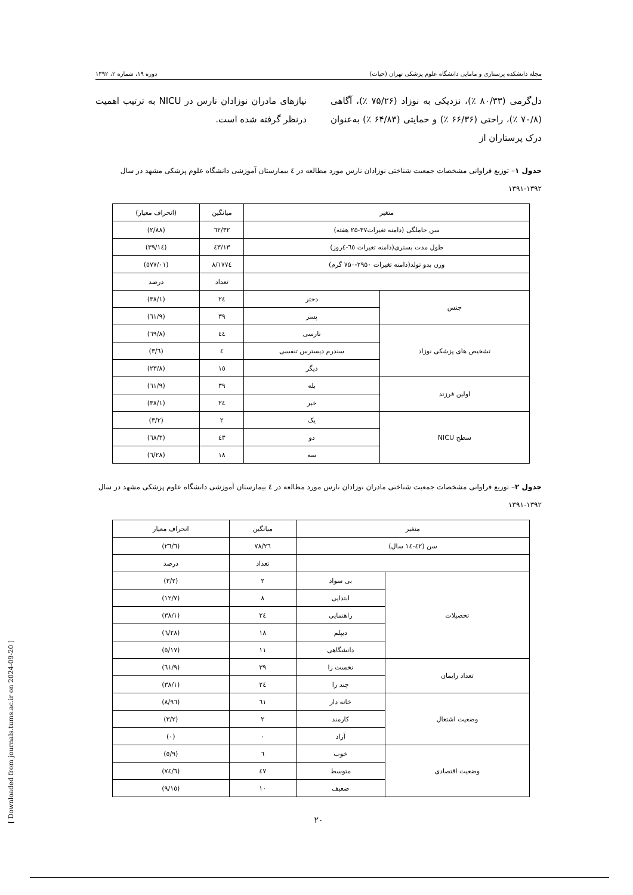مجله دانشکده پرستاری و مامایی دانشگاه علوم پزشکی تهران (حیات) دوره ۱۹، شماره ۲، ۱۳۹۲
دل‌گرمی (۸۰/۳۳ ٪)، نزدیکی به نوزاد (۷۵/۲۶ ٪)، آگاهی (۷۰/۸ ٪)، راحتی (۶۶/۳۶ ٪) و حمایتی (۶۴/۸۳ ٪) به‌عنوان درک پرستاران از
نیازهای مادران نوزادان نارس در NICU به ترتیب اهمیت درنظر گرفته شده است.
جدول ۱– توزیع فراوانی مشخصات جمعیت شناختی نوزادان نارس مورد مطالعه در ٤ بیمارستان آموزشی دانشگاه علوم پزشکی مشهد در سال ۱۳۹۲-۱۳۹۱
| متغیر | | میانگین | (انحراف معیار) |
| --- | --- | --- | --- |
| سن حاملگی (دامنه تغیرات۳۷-۲۵ هفته) | | ۳۲/٦۲ | (۲/۸۸) |
| طول مدت بستری(دامنه تغیرات ٦٥-٤روز) | | ۱۳/٤۳ | (١٤/۳۹) |
| وزن بدو تولد(دامنه تغیرات ۲۹۵۰-۷۵۰ گرم) | | ۱۷۷٤/۸ | (٥۷۷/۰۱) |
| | | تعداد | درصد |
| جنس | دختر | ٢٤ | (۳۸/۱) |
| | پسر | ۳۹ | (٦۱/۹) |
| تشخیص های پزشکی نوزاد | نارسی | ٤٤ | (٦۹/۸) |
| | سندرم دیسترس تنفسی | ٤ | (٦/۳) |
| | دیگر | ۱٥ | (۲۳/۸) |
| اولین فرزند | بله | ۳۹ | (٦۱/۹) |
| | خیر | ٢٤ | (۳۸/۱) |
| سطح NICU | یک | ۲ | (۳/۲) |
| | دو | ٤۳ | (٦۸/۳) |
| | سه | ۱۸ | (۲۸/٦) |
جدول ۲– توزیع فراوانی مشخصات جمعیت شناختی مادران نوزادان نارس مورد مطالعه در ٤ بیمارستان آموزشی دانشگاه علوم پزشکی مشهد در سال ۱۳۹۲-۱۳۹۱
| متغیر | | میانگین | انحراف معیار |
| --- | --- | --- | --- |
| سن (٤۲-١٤ سال) | | ۲٦/۷۸ | (٦/۲٦) |
| | | تعداد | درصد |
| تحصیلات | بی سواد | ۲ | (۳/۲) |
| | ابتدایی | ۸ | (۱۲/۷) |
| | راهنمایی | ٢٤ | (۳۸/۱) |
| | دیپلم | ۱۸ | (۲۸/٦) |
| | دانشگاهی | ۱۱ | (۱۷/٥) |
| تعداد زایمان | نخست زا | ۳۹ | (٦۱/۹) |
| | چند زا | ٢٤ | (۳۸/۱) |
| وضعیت اشتغال | خانه دار | ٦۱ | (۹٦/۸) |
| | کارمند | ۲ | (۳/۲) |
| | آزاد | ۰ | (۰) |
| وضعیت اقتصادی | خوب | ٦ | (۹/٥) |
| | متوسط | ٤۷ | (۷٤/٦) |
| | ضعیف | ۱۰ | (۱٥/۹) |
۲۰
[ Downloaded from journals.tums.ac.ir on 2024-09-20 ]